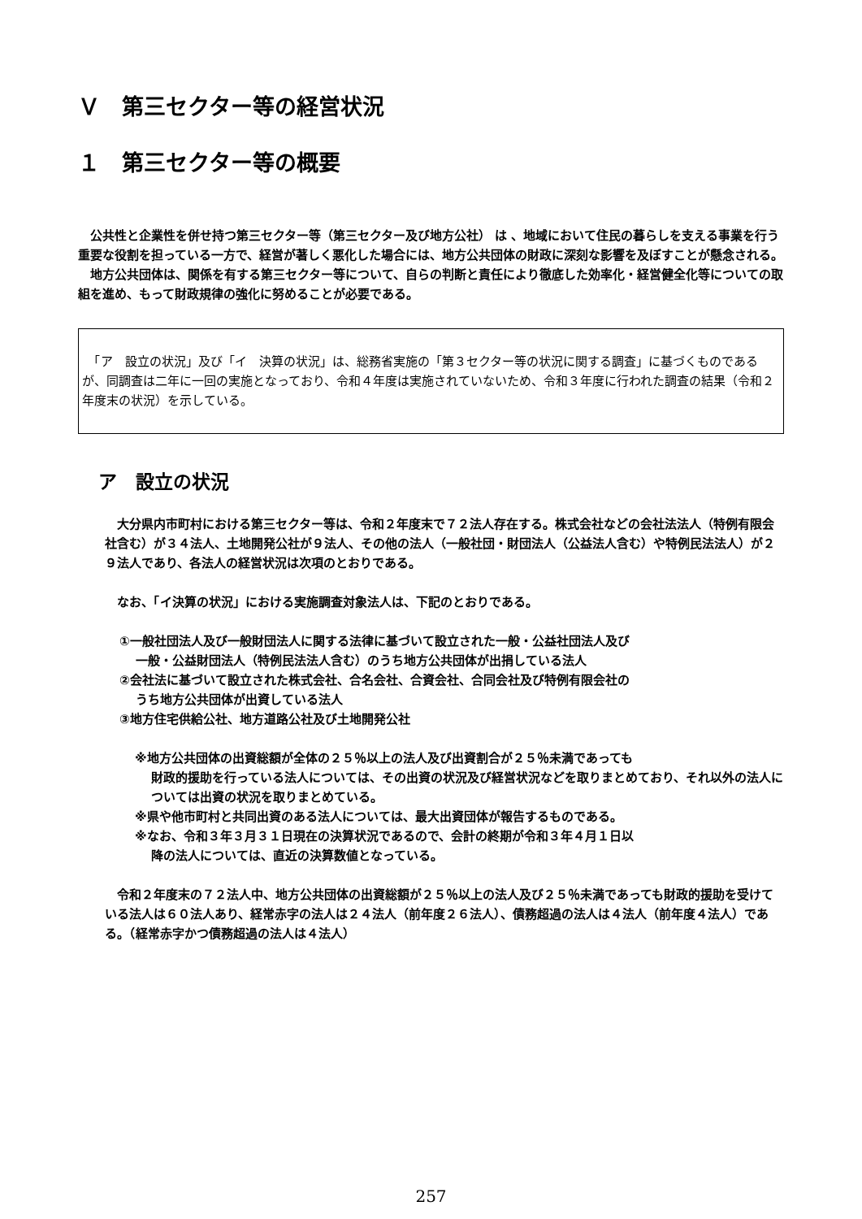Ｖ　第三セクター等の経営状況
１　第三セクター等の概要
　公共性と企業性を併せ持つ第三セクター等（第三セクター及び地方公社） は 、地域において住民の暮らしを支える事業を行う重要な役割を担っている一方で、経営が著しく悪化した場合には、地方公共団体の財政に深刻な影響を及ぼすことが懸念される。
　地方公共団体は、関係を有する第三セクター等について、自らの判断と責任により徹底した効率化・経営健全化等についての取組を進め、もって財政規律の強化に努めることが必要である。
　「ア　設立の状況」及び「イ　決算の状況」は、総務省実施の「第３セクター等の状況に関する調査」に基づくものであるが、同調査は二年に一回の実施となっており、令和４年度は実施されていないため、令和３年度に行われた調査の結果（令和２年度末の状況）を示している。
ア　設立の状況
　大分県内市町村における第三セクター等は、令和２年度末で７２法人存在する。株式会社などの会社法法人（特例有限会社含む）が３４法人、土地開発公社が９法人、その他の法人（一般社団・財団法人（公益法人含む）や特例民法法人）が２９法人であり、各法人の経営状況は次項のとおりである。
　なお、「イ決算の状況」における実施調査対象法人は、下記のとおりである。
①一般社団法人及び一般財団法人に関する法律に基づいて設立された一般・公益社団法人及び
一般・公益財団法人（特例民法法人含む）のうち地方公共団体が出捐している法人
②会社法に基づいて設立された株式会社、合名会社、合資会社、合同会社及び特例有限会社の
うち地方公共団体が出資している法人
③地方住宅供給公社、地方道路公社及び土地開発公社
※地方公共団体の出資総額が全体の２５％以上の法人及び出資割合が２５％未満であっても
財政的援助を行っている法人については、その出資の状況及び経営状況などを取りまとめており、それ以外の法人については出資の状況を取りまとめている。
※県や他市町村と共同出資のある法人については、最大出資団体が報告するものである。
※なお、令和３年３月３１日現在の決算状況であるので、会計の終期が令和３年４月１日以
降の法人については、直近の決算数値となっている。
　令和２年度末の７２法人中、地方公共団体の出資総額が２５％以上の法人及び２５％未満であっても財政的援助を受けている法人は６０法人あり、経常赤字の法人は２４法人（前年度２６法人）、債務超過の法人は４法人（前年度４法人）である。（経常赤字かつ債務超過の法人は４法人）
257